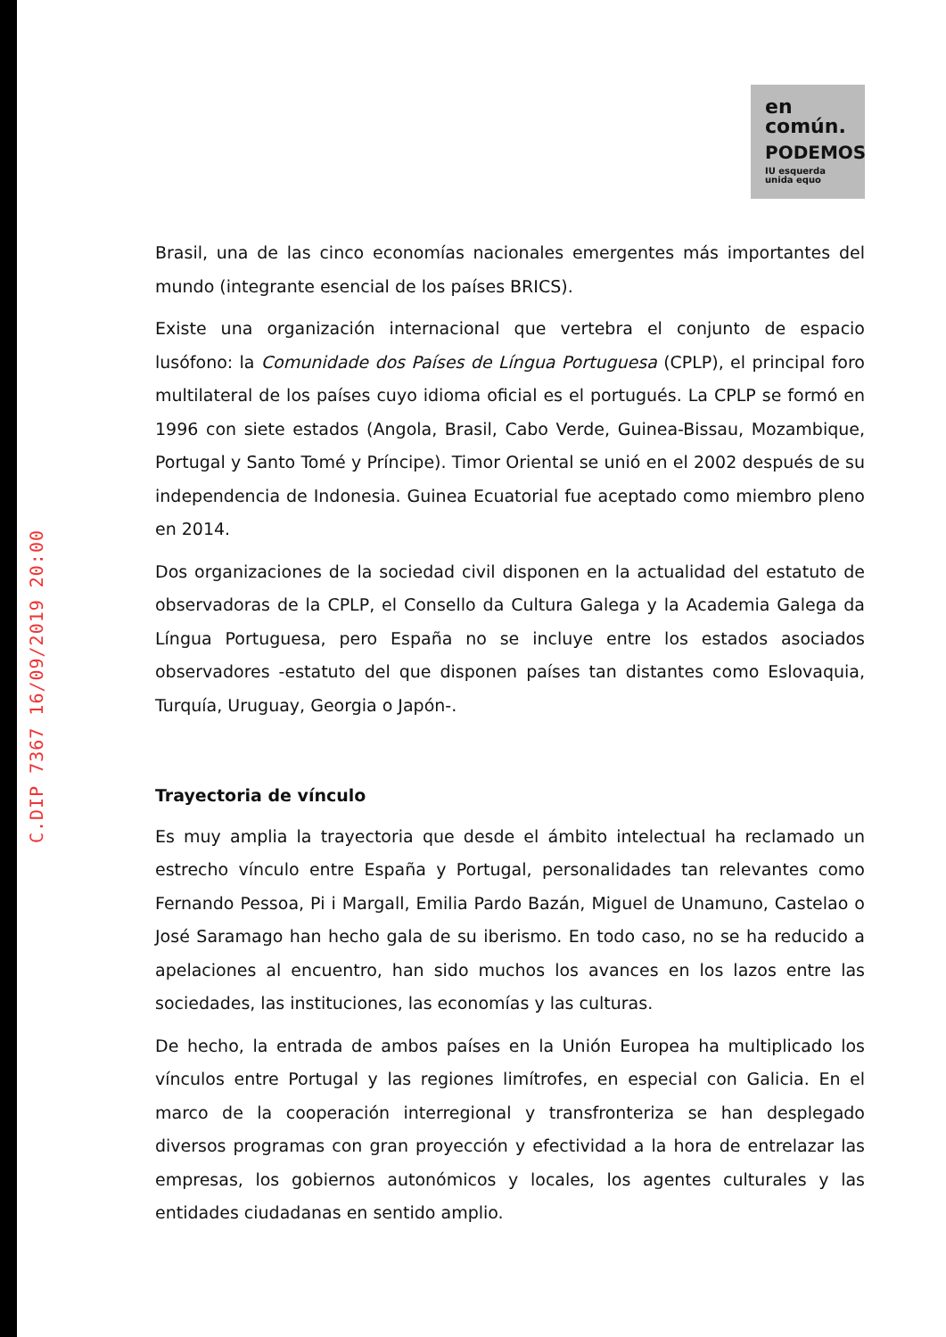C.DIP 7367 16/09/2019 20:00
en
común.
PODEMOS
IU esquerda unida equo
Brasil, una de las cinco economías nacionales emergentes más importantes del mundo (integrante esencial de los países BRICS).
Existe una organización internacional que vertebra el conjunto de espacio lusófono: la Comunidade dos Países de Língua Portuguesa (CPLP), el principal foro multilateral de los países cuyo idioma oficial es el portugués. La CPLP se formó en 1996 con siete estados (Angola, Brasil, Cabo Verde, Guinea-Bissau, Mozambique, Portugal y Santo Tomé y Príncipe). Timor Oriental se unió en el 2002 después de su independencia de Indonesia. Guinea Ecuatorial fue aceptado como miembro pleno en 2014.
Dos organizaciones de la sociedad civil disponen en la actualidad del estatuto de observadoras de la CPLP, el Consello da Cultura Galega y la Academia Galega da Língua Portuguesa, pero España no se incluye entre los estados asociados observadores -estatuto del que disponen países tan distantes como Eslovaquia, Turquía, Uruguay, Georgia o Japón-.
Trayectoria de vínculo
Es muy amplia la trayectoria que desde el ámbito intelectual ha reclamado un estrecho vínculo entre España y Portugal, personalidades tan relevantes como Fernando Pessoa, Pi i Margall, Emilia Pardo Bazán, Miguel de Unamuno, Castelao o José Saramago han hecho gala de su iberismo. En todo caso, no se ha reducido a apelaciones al encuentro, han sido muchos los avances en los lazos entre las sociedades, las instituciones, las economías y las culturas.
De hecho, la entrada de ambos países en la Unión Europea ha multiplicado los vínculos entre Portugal y las regiones limítrofes, en especial con Galicia. En el marco de la cooperación interregional y transfronteriza se han desplegado diversos programas con gran proyección y efectividad a la hora de entrelazar las empresas, los gobiernos autonómicos y locales, los agentes culturales y las entidades ciudadanas en sentido amplio.